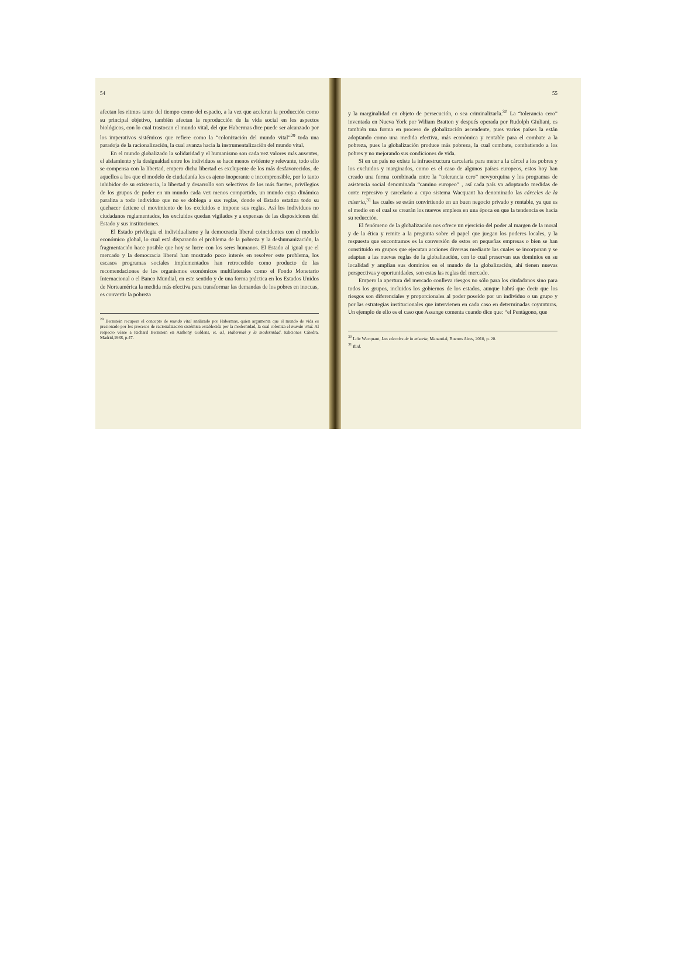54
afectan los ritmos tanto del tiempo como del espacio, a la vez que aceleran la producción como su principal objetivo, también afectan la reproducción de la vida social en los aspectos biológicos, con lo cual trastocan el mundo vital, del que Habermas dice puede ser alcanzado por los imperativos sistémicos que refiere como la “colonización del mundo vital”<sup>29</sup> toda una paradoja de la racionalización, la cual avanza hacia la instrumentalización del mundo vital.
En el mundo globalizado la solidaridad y el humanismo son cada vez valores más ausentes, el aislamiento y la desigualdad entre los individuos se hace menos evidente y relevante, todo ello se compensa con la libertad, empero dicha libertad es excluyente de los más desfavorecidos, de aquellos a los que el modelo de ciudadanía les es ajeno inoperante e incomprensible, por lo tanto inhibidor de su existencia, la libertad y desarrollo son selectivos de los más fuertes, privilegios de los grupos de poder en un mundo cada vez menos compartido, un mundo cuya dinámica paraliza a todo individuo que no se doblega a sus reglas, donde el Estado estatiza todo su quehacer detiene el movimiento de los excluidos e impone sus reglas. Así los individuos no ciudadanos reglamentados, los excluidos quedan vigilados y a expensas de las disposiciones del Estado y sus instituciones.
El Estado privilegia el individualismo y la democracia liberal coincidentes con el modelo económico global, lo cual está disparando el problema de la pobreza y la deshumanización, la fragmentación hace posible que hoy se lucre con los seres humanos. El Estado al igual que el mercado y la democracia liberal han mostrado poco interés en resolver este problema, los escasos programas sociales implementados han retrocedido como producto de las recomendaciones de los organismos económicos multilaterales como el Fondo Monetario Internacional o el Banco Mundial, en este sentido y de una forma práctica en los Estados Unidos de Norteamérica la medida más efectiva para transformar las demandas de los pobres en inocuas, es convertir la pobreza
<sup>29</sup> Bernstein recupera el concepto de mundo vital analizado por Habermas, quien argumenta que el mundo de vida es presionado por los procesos de racionalización sistémica establecida por la modernidad, la cual coloniza el mundo vital. Al respecto véase a Richard Bernstein en Anthony Giddens, et. a.l, Habermas y la modernidad. Ediciones Cátedra. Madrid,1988, p.47.
55
y la marginalidad en objeto de persecución, o sea criminalizarla.<sup>30</sup> La “tolerancia cero” inventada en Nueva York por Wiliam Bratton y después operada por Rudolph Giuliani, es también una forma en proceso de globalización ascendente, pues varios países la están adoptando como una medida efectiva, más económica y rentable para el combate a la pobreza, pues la globalización produce más pobreza, la cual combate, combatiendo a los pobres y no mejorando sus condiciones de vida.
Si en un país no existe la infraestructura carcelaria para meter a la cárcel a los pobres y los excluidos y marginados, como es el caso de algunos países europeos, estos hoy han creado una forma combinada entre la “tolerancia cero” newyorquina y los programas de asistencia social denominada “camino europeo” , así cada país va adoptando medidas de corte represivo y carcelario a cuyo sistema Wacquant ha denominado las cárceles de la miseria,<sup>31</sup> las cuales se están convirtiendo en un buen negocio privado y rentable, ya que es el medio en el cual se crearán los nuevos empleos en una época en que la tendencia es hacia su reducción.
El fenómeno de la globalización nos ofrece un ejercicio del poder al margen de la moral y de la ética y remite a la pregunta sobre el papel que juegan los poderes locales, y la respuesta que encontramos es la conversión de estos en pequeñas empresas o bien se han constituido en grupos que ejecutan acciones diversas mediante las cuales se incorporan y se adaptan a las nuevas reglas de la globalización, con lo cual preservan sus dominios en su localidad y amplían sus dominios en el mundo de la globalización, ahí tienen nuevas perspectivas y oportunidades, son estas las reglas del mercado.
Empero la apertura del mercado conlleva riesgos no sólo para los ciudadanos sino para todos los grupos, incluidos los gobiernos de los estados, aunque habrá que decir que los riesgos son diferenciales y proporcionales al poder poseído por un individuo o un grupo y por las estrategias institucionales que intervienen en cada caso en determinadas coyunturas. Un ejemplo de ello es el caso que Assange comenta cuando dice que: “el Pentágono, que
<sup>30</sup> Loïc Wacquant, Las cárceles de la miseria, Manantial, Buenos Aires, 2010, p. 20.
<sup>31</sup> Ibid.